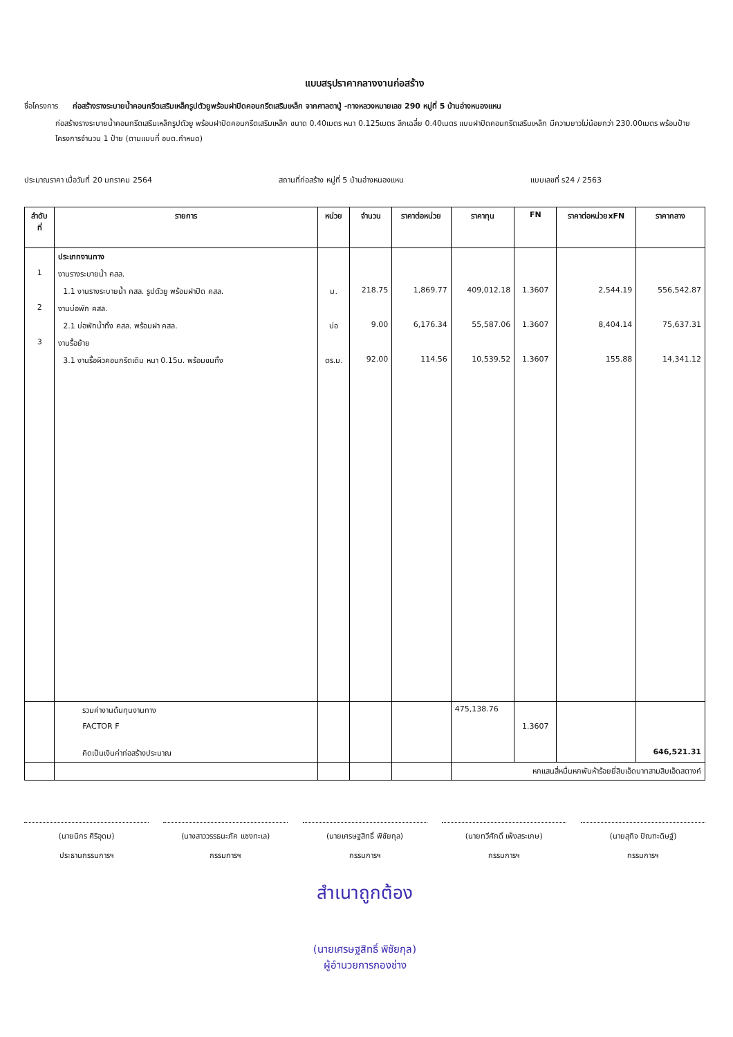แบบสรุปราคากลางงานก่อสร้าง
ชื่อโครงการ ก่อสร้างรางระบายน้ำคอนกรีตเสริมเหล็กรูปตัวยูพร้อมฝาปิดคอนกรีตเสริมเหล็ก จากศาลตาปู่ -ทางหลวงหมายเลข 290 หมู่ที่ 5 บ้านอ่างหนองแหน
ก่อสร้างรางระบายน้ำคอนกรีตเสริมเหล็กรูปตัวยู พร้อมฝาปิดคอนกรีตเสริมเหล็ก ขนาด 0.40เมตร หนา 0.125เมตร ลึกเฉลี่ย 0.40เมตร แบบฝาปิดคอนกรีตเสริมเหล็ก มีความยาวไม่น้อยกว่า 230.00เมตร พร้อมป้ายโครงการจำนวน 1 ป้าย (ตามแบบที่ อบต.กำหนด)
ประมาณราคา เมื่อวันที่ 20 มกราคม 2564 สถานที่ก่อสร้าง หมู่ที่ 5 บ้านอ่างหนองแหน แบบเลขที่ ร24 / 2563
| ลำดับ ที่ | รายการ | หน่วย | จำนวน | ราคาต่อหน่วย | ราคาทุน | FN | ราคาต่อหน่วยxFN | ราคากลาง |
| --- | --- | --- | --- | --- | --- | --- | --- | --- |
| | ประเภทงานทาง | | | | | | | |
| 1 | งานรางระบายน้ำ คสล. | | | | | | | |
| | 1.1 งานรางระบายน้ำ คสล. รูปตัวยู พร้อมฝาปิด คสล. | ม. | 218.75 | 1,869.77 | 409,012.18 | 1.3607 | 2,544.19 | 556,542.87 |
| 2 | งานบ่อพัก คสล. | | | | | | | |
| | 2.1 บ่อพักน้ำทิ้ง คสล. พร้อมฝา คสล. | บ่อ | 9.00 | 6,176.34 | 55,587.06 | 1.3607 | 8,404.14 | 75,637.31 |
| 3 | งานรื้อย้าย | | | | | | | |
| | 3.1 งานรื้อผิวคอนกรีตเดิม หนา 0.15ม. พร้อมขนทิ้ง | ตร.ม. | 92.00 | 114.56 | 10,539.52 | 1.3607 | 155.88 | 14,341.12 |
| | รวมค่างานต้นทุนงานทาง | | | | 475,138.76 | | | |
| | FACTOR F | | | | | 1.3607 | | |
| | คิดเป็นเงินค่าก่อสร้างประมาณ | | | | | | | 646,521.31 |
| | | | | | หกแสนสี่หมื่นหกพันห้าร้อยยี่สิบเอ็ดบาทสามสิบเอ็ดสตางค์ | | | |
(นายนิกร ศิริอุดม)
ประธานกรรมการฯ
(นางสาววรรธนะภัค แซงทะเล)
กรรมการฯ
(นายเศรษฐสิทธิ์ พิชัยกุล)
กรรมการฯ
(นายทวีศักดิ์ เพ็งสระเกษ)
กรรมการฯ
(นายสุกิจ ปิณฑะดิษฐ์)
กรรมการฯ
สำเนาถูกต้อง
(นายเศรษฐสิทธิ์ พิชัยกุล)
ผู้อำนวยการกองช่าง